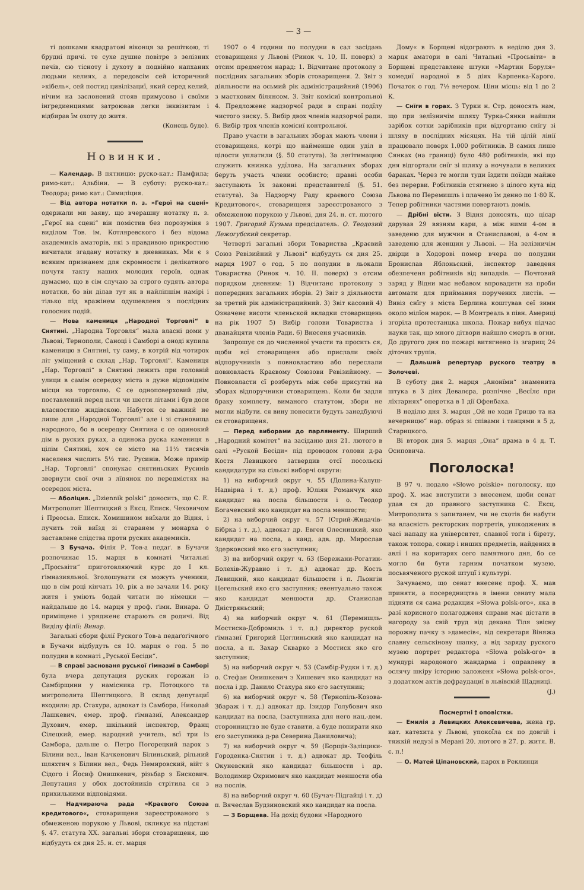— 3 —
ті дошками квадратові віконця за решіткою, ті брудні причі. те сухе душне повітре з зелізних печів, сю тісноту і духоту в подвійно напханих людьми келиях, а передовсім сей історичний »кібель«, сей постид цивілізациї, який серед келий, нічим на заслонений стояв примусово і своїми інґредиенциями затроював легки інквізитам і відбирав їм охоту до житя.
(Конець буде).
Новинки.
— Календар. В пятницю: руско-кат.: Памфила; римо-кат.: Альбіни. — В суботу: руско-кат.: Теодора; римо кат.: Симиліция.
— Від автора нотатки п. з. »Герої на сцені« одержали ми заяву, що вчерашну нотатку п. з. „Герої на сцені“ він помістив без порозуміня з виділом Тов. ім. Котляревского і без відома академиків аматорів, які з правдивою прикростию вичитали згадану нотатку в дневниках. Ми є з всяким признанем для скромности і делікатного почутя такту наших молодих героїв, однак думаємо, що в сім случаю за строго судять автора нотатки, бо він ділав тут як в найліпшім намірі і тілько під вражінем одушевленя з послідних голосних подій.
— Нова камениця „Народної Торговлі“ в Снятині. „Народна Торговля“ мала власні доми у Львові, Тернополи, Саноці і Самборі а оноді купила каменицю в Снятині, ту саму, в котрій від чотирох літ уміщений є склад „Нар. Торговлі“. Камениця „Нар. Торговлі“ в Снятині лежить при головній улици в самім осередку міста в дуже відповіднім місци на торговлю. Є се одноповерховий дім, поставлений перед пяти чи шести літами і був доси власностию жидівскою. Набуток се важний не лише для „Народної Торговлі“ але і зі становища народного, бо в осередку Снятина є се одинокий дім в руских руках, а одинока руска камениця в цілім Снятині, хоч се місто на 11½ тисячів населеня числить 5½ тис. Русинів. Може примір „Нар. Торговлі“ спонукає снятиньских Русинів звернути свої очи з лїпянок по передмістях на осередок міста.
— Аболіция. „Dziennik polski“ доносить, що Є. Е. Митрополит Шептицкий з Ексц. Еписк. Чеховичом і Преосьв. Еписк. Хомишином виїхали до Відня, і лучить той виїзд зі старанем у монарха о заставлене слідства проти руских академиків.
— З Бучача. Філія Р. Тов-а педаґ. в Бучачи розпочинає 15. марця в комнаті Читальні „Просьвіти“ приготовляючий курс до I кл. ґімназияльної. Зголошувати ся можуть ученики, що в сім році кінчать 10. рік а не зачали 14. року житя і уміють бодай читати по німецки — найдальше до 14. марця у проф. ґімн. Винара. О приміщене і урядженє старають ся родичі. Від Виділу філії: Винар.
Загальні сбори філії Руского Тов-а педаґоґічного в Бучачи відбудуть ся 10. марця о год. 5 по полудни в комнаті „Руської Бесіди“.
— В справі заснованя руської ґімназиї в Самборі була вчера депутация руских горожан із Самбірщини у намісника гр. Потоцкого та митрополита Шептицкого. В склад депутациї входили: др. Стахура, адвокат із Самбора, Николай Лашкевич, емер. проф. ґімназиї, Александер Духович, емер. шкільний інспектор, Франц Сілецкий, емер. народний учитель, всї три із Самбора, дальше о. Петро Погорецкий парох з Білини вел., Іван Качкенович Білиньский, рільний шляхтич з Білини вел., Федь Немировский, війт з Сідого і Йосиф Онишкевич, різьбар з Бискович. Депутация у обох достойників стрітила ся з прихильними відповідями.
— Надчираюча рада »Краєвого Союза кредитового«, стоварищеня зареєстрованого з обмеженою порукою у Львові, скликує на підставі §. 47. статута XX. загальні збори стоварищеня, що відбудуть ся дня 25. н. ст. марця
1907 о 4 години по полудни в сал засідань стоварищеня у Львові (Ринок ч. 10, II. поверх) з отсим предметом нарад: 1. Відчитанє протоколу з послідних загальних зборів стоварищеня. 2. Звіт з діяльности на осьмий рік адміністрацийний (1906) з маєтковим білянсом. 3. Звіт комісиї контрольної 4. Предложенє надзорчої ради в справі подїлу чистого зиску. 5. Вибір двох членів надзорчої ради. 6. Вибір трох членів комісиї контрольної.
Право участи в загальних зборах мають члени і стоварищеня, котрі що найменше один уділ в цілости уплатили (§. 50 статута). За леґітимацию служить книжка удїлова. На загальних зборах беруть участь члени особисто; правні особи заступають їх законні представителї (§. 51. статута). За Надзорчу Раду краєвого Союза Кредитового«, стоварищеня зареєстрованого з обмеженою порукою у Львові, дня 24. н. ст. лютого 1907. Григорий Кузьма предсідатель. О. Теодозий Лежогубский секретар.
Четверті загальні збори Товариства „Краєвий Союз Ревізийний у Львові“ відбудуть ся дня 25. марця 1907 о год. 5 по полудни в льокали Товариства (Ринок ч. 10. II. поверх) з отсим порядком дневним: 1) Відчитанє протоколу з попередних загальних зборів. 2) Звіт з діяльности за третий рік адміністрацийний. 3) Звіт касовий 4) Означенє висоти членьской вкладки стоварищень на рік 1907 5) Вибір голови Товариства і дванайцяти членів Ради. 6) Внесеня учасників.
Запрошує ся до численної участи та просить ся, щоби всї стоварищеня або прислали своїх відпоручників з повновластию або переслали повновласть Краєвому Союзови Ревізийному. — Повновласти сї розберуть між себе присутні на зборах відпоручники стоварищень. Коли би задля браку комплету, виманого статутом, збори не могли відбути. ся вину понесити будуть занедбуючі ся стоварищеня.
— Перед виборами до парляменту. Ширший „Народний комітет“ на засіданю дня 21. лютого в салі »Руской Бесіди« під проводом голови д-ра Костя Левицкого затвердив отсї посольскі кандидатури на сільскі виборчі округи:
1) на виборчий округ ч. 55 (Долина-Калуш-Надвірна і т. д.) проф. Юліян Романчук яко кандидат на посла більшости і о. Теодор Богачевский яко кандидат на посла меншости;
2) на виборчий округ ч. 57 (Стрий-Жидачів-Бібрка і т. д.), адвокат др. Евген Олесницкий, яко кандидат на посла, а канд. адв. др. Мирослав Здерковский яко єго заступник;
3) на виборчий округ ч. 63 (Бережани-Рогатин-Болехів-Журавно і т. д.) адвокат др. Кость Левицкий, яко кандидат більшости і п. Льонгін Цегельский яко єго заступник; евентуально також яко кандидат меншости др. Станислав Дністряньский;
4) на виборчий округ ч. 61 (Перемишль-Мостиска-Добромиль і т. д.) директор руской ґімназиї Григорий Цеглиньский яко кандидат на посла, а п. Захар Скварко з Мостиск яко єго заступник;
5) на виборчий округ ч. 53 (Самбір-Рудки і т. д.) о. Стефан Онишкевич з Хишевич яко кандидат на посла і др. Данило Стахура яко єго заступник;
6) на виборчий округ ч. 58 (Тернопіль-Козова-Збараж і т. д.) адвокат др. Ізидор Голубович яко кандидат на посла, (заступника для него нац.-дем. сторонництво не буде ставити, а буде попирати яко єго заступника д-ра Северина Даниловича);
7) на виборчий округ ч. 59 (Борщів-Заліщики-Городенка-Снятин і т. д.) адвокат др. Теофіль Окуневский яко кандидат більшости і др. Володимир Охримович яко кандидат меншости оба на послів.
8) на виборчий округ ч. 60 (Бучач-Підгайці і т. д) п. Вячеслав Будзиновский яко кандидат на посла.
— З Борщева. На дохід будови »Народного
Дому« в Борщеві відограють в неділю дня 3. марця аматори в салі Читальні »Просьвіти« в Борщеві представленє штуки »Мартин Боруля« комедиї народної в 5 діях Карпенка-Карого. Початок о год. 7½ вечером. Ціни місць: від 1 до 2 К.
— Снїги в горах. З Турки н. Стр. доносять нам, що при зелїзничім шляху Турка-Сянки найшли зарібок сотки зарібників при відгортаню снїгу зі шляху в послідних місяцях. На тій цілій лінії працювало поверх 1.000 робітників. В самих лише Сянках (на границі) було 480 робітників, які що дня відгортали снїг зі шляху а ночували в великих бараках. Через те могли туди їздити поїзди майже без перерви. Робітників стягнено з цілого кута від Львова по Перемишль і плачено їм денно по 1·80 К. Тепер робітники частями повертають домів.
— Дрібні вісти. З Відня доносять, що цісар дарував 29 вязням кари, а між ними 4-ом в заведеню для мужчин в Станиславові, а 4-ом в заведеню для женщин у Львові. — На зелізничім двірци в Ходорові помер вчера по полудни Бронислав Яблоньский, інспектор заведеня обезпеченя робітників від випадків. — Почтовий заряд у Відни має небавом впровадити на проби автомати для приймання поручених листів. — Вивіз снїгу з міста Берлина коштував сеї зими около мілїон марок. — В Монтреаль в півн. Америці згоріла протестанцка школа. Пожар вибух підчас науки так, що много дітвори найшло смерть в огни. До другого дня по пожарі витягнено із згарищ 24 діточих трупів.
— Дальший репертуар руского театру в Золочеві.
В суботу дня 2. марця „Анонїми“ знаменита штука в 3 діях Девалєра, розпічне „Весїлє при лїхтарнях“ оперетка в 1 дії Офенбаха.
В неділю дня 3. марця „Ой не ходи Грицю та на вечерницю“ нар. образ зі співами і танцями в 5 д. Старицкого.
Ві второк дня 5. марця „Она“ драма в 4 д. Т. Осиповича.
Поголоска!
В 97 ч. подало »Słowo polskie« поголоску, що проф. Х. має виступити з внесенем, щоби сенат удав ся до правного заступника Є. Ексц. Митрополита з запитанем, чи не схотів би набути на власність ректорских портретів, ушкоджених в часі нападу на університет, славної тоґи і бірету, також топора, сокир і инших предметів, найдених в авлї і на коритарях сего памятного дня, бо се могло би бути гарним початком музею, посьвяченого руской штуцї і культурі.
Зачуваємо, що сенат внесенє проф. Х. мав приняти, а посередництва в імени сенату мала підняти ся сама редакция »Słowa polsk-ого«, яка в разї корисного полагодженя справи має дістати в нагороду за свій труд від декана Тіля звісну порожну пачку з »дамесів«, від секретаря Віняжа славну сельскінову шапку, а від заряду руского музею портрет редактора »Słowa polsk-ого« в мундурі народоного жандарма і оправлену в ослячу шкіру історию заложеня »Słowa polsk-ого«, з додатком актів дефраудациї в львівскій Щадниці. (J.)
Посмертні † оповістки.
— Емилія з Левицких Алексевичева, жена гр. кат. катехита у Львові, упокоїла ся по довгій і тяжкій недузї в Мерані 20. лютого в 27. р. житя. В. є. п.!
— О. Матей Ціпановский, парох в Реклинци